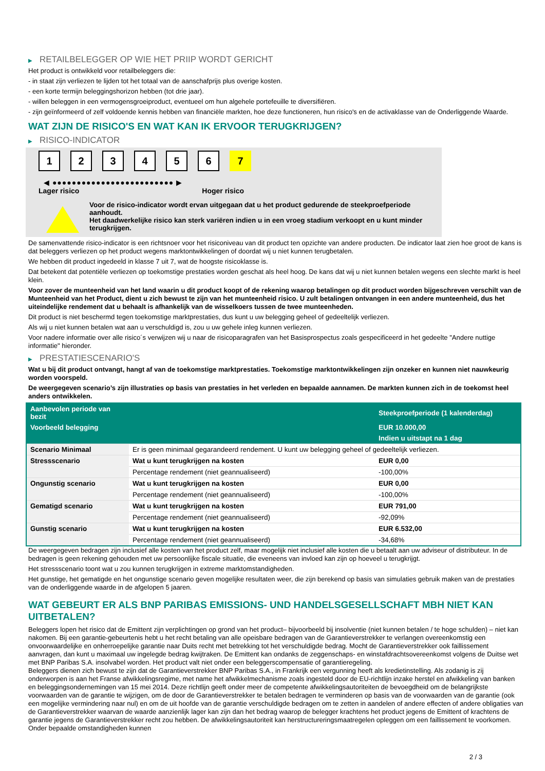▶ RETAILBELEGGER OP WIE HET PRIIP WORDT GERICHT
Het product is ontwikkeld voor retailbeleggers die:
- in staat zijn verliezen te lijden tot het totaal van de aanschafprijs plus overige kosten.
- een korte termijn beleggingshorizon hebben (tot drie jaar).
- willen beleggen in een vermogensgroeiproduct, eventueel om hun algehele portefeuille te diversifiëren.
- zijn geïnformeerd of zelf voldoende kennis hebben van financiële markten, hoe deze functioneren, hun risico's en de activaklasse van de Onderliggende Waarde.
WAT ZIJN DE RISICO'S EN WAT KAN IK ERVOOR TERUGKRIJGEN?
▶ RISICO-INDICATOR
1 2 3 4 5 6 7
◀ ●●●●●●●●●●●●●●●●●●●●●●●●● ▶
Lager risico Hoger risico
Voor de risico-indicator wordt ervan uitgegaan dat u het product gedurende de steekproefperiode aanhoudt.
Het daadwerkelijke risico kan sterk variëren indien u in een vroeg stadium verkoopt en u kunt minder terugkrijgen.
De samenvattende risico-indicator is een richtsnoer voor het risiconiveau van dit product ten opzichte van andere producten. De indicator laat zien hoe groot de kans is dat beleggers verliezen op het product wegens marktontwikkelingen of doordat wij u niet kunnen terugbetalen.
We hebben dit product ingedeeld in klasse 7 uit 7, wat de hoogste risicoklasse is.
Dat betekent dat potentiële verliezen op toekomstige prestaties worden geschat als heel hoog. De kans dat wij u niet kunnen betalen wegens een slechte markt is heel klein.
Voor zover de munteenheid van het land waarin u dit product koopt of de rekening waarop betalingen op dit product worden bijgeschreven verschilt van de Munteenheid van het Product, dient u zich bewust te zijn van het munteenheid risico. U zult betalingen ontvangen in een andere munteenheid, dus het uiteindelijke rendement dat u behaalt is afhankelijk van de wisselkoers tussen de twee munteenheden.
Dit product is niet beschermd tegen toekomstige marktprestaties, dus kunt u uw belegging geheel of gedeeltelijk verliezen.
Als wij u niet kunnen betalen wat aan u verschuldigd is, zou u uw gehele inleg kunnen verliezen.
Voor nadere informatie over alle risico´s verwijzen wij u naar de risicoparagrafen van het Basisprospectus zoals gespecificeerd in het gedeelte "Andere nuttige informatie" hieronder.
▶ PRESTATIESCENARIO'S
Wat u bij dit product ontvangt, hangt af van de toekomstige marktprestaties. Toekomstige marktontwikkelingen zijn onzeker en kunnen niet nauwkeurig worden voorspeld.
De weergegeven scenario’s zijn illustraties op basis van prestaties in het verleden en bepaalde aannamen. De markten kunnen zich in de toekomst heel anders ontwikkelen.
| Aanbevolen periode van bezit | | Steekproefperiode (1 kalenderdag) |
| --- | --- | --- |
| Voorbeeld belegging | | EUR 10.000,00 |
| | | Indien u uitstapt na 1 dag |
| Scenario Minimaal | Er is geen minimaal gegarandeerd rendement. U kunt uw belegging geheel of gedeeltelijk verliezen. | |
| Stressscenario | Wat u kunt terugkrijgen na kosten | EUR 0,00 |
| | Percentage rendement (niet geannualiseerd) | -100,00% |
| Ongunstig scenario | Wat u kunt terugkrijgen na kosten | EUR 0,00 |
| | Percentage rendement (niet geannualiseerd) | -100,00% |
| Gematigd scenario | Wat u kunt terugkrijgen na kosten | EUR 791,00 |
| | Percentage rendement (niet geannualiseerd) | -92,09% |
| Gunstig scenario | Wat u kunt terugkrijgen na kosten | EUR 6.532,00 |
| | Percentage rendement (niet geannualiseerd) | -34,68% |
De weergegeven bedragen zijn inclusief alle kosten van het product zelf, maar mogelijk niet inclusief alle kosten die u betaalt aan uw adviseur of distributeur. In de bedragen is geen rekening gehouden met uw persoonlijke fiscale situatie, die eveneens van invloed kan zijn op hoeveel u terugkrijgt.
Het stressscenario toont wat u zou kunnen terugkrijgen in extreme marktomstandigheden.
Het gunstige, het gematigde en het ongunstige scenario geven mogelijke resultaten weer, die zijn berekend op basis van simulaties gebruik maken van de prestaties van de onderliggende waarde in de afgelopen 5 jaaren.
WAT GEBEURT ER ALS BNP PARIBAS EMISSIONS- UND HANDELSGESELLSCHAFT MBH NIET KAN UITBETALEN?
Beleggers lopen het risico dat de Emittent zijn verplichtingen op grond van het product– bijvoorbeeld bij insolventie (niet kunnen betalen / te hoge schulden) – niet kan nakomen. Bij een garantie-gebeurtenis hebt u het recht betaling van alle opeisbare bedragen van de Garantieverstrekker te verlangen overeenkomstig een onvoorwaardelijke en onherroepelijke garantie naar Duits recht met betrekking tot het verschuldigde bedrag. Mocht de Garantieverstrekker ook faillissement aanvragen, dan kunt u maximaal uw ingelegde bedrag kwijtraken. De Emittent kan ondanks de zeggenschaps- en winstafdrachtsovereenkomst volgens de Duitse wet met BNP Paribas S.A. insolvabel worden. Het product valt niet onder een beleggerscompensatie of garantieregeling.
Beleggers dienen zich bewust te zijn dat de Garantieverstrekker BNP Paribas S.A., in Frankrijk een vergunning heeft als kredietinstelling. Als zodanig is zij onderworpen is aan het Franse afwikkelingsregime, met name het afwikkelmechanisme zoals ingesteld door de EU-richtlijn inzake herstel en afwikkeling van banken en beleggingsondernemingen van 15 mei 2014. Deze richtlijn geeft onder meer de competente afwikkelingsautoriteiten de bevoegdheid om de belangrijkste voorwaarden van de garantie te wijzigen, om de door de Garantieverstrekker te betalen bedragen te verminderen op basis van de voorwaarden van de garantie (ook een mogelijke vermindering naar nul) en om de uit hoofde van de garantie verschuldigde bedragen om te zetten in aandelen of andere effecten of andere obligaties van de Garantieverstrekker waarvan de waarde aanzienlijk lager kan zijn dan het bedrag waarop de belegger krachtens het product jegens de Emittent of krachtens de garantie jegens de Garantieverstrekker recht zou hebben. De afwikkelingsautoriteit kan herstructureringsmaatregelen opleggen om een faillissement te voorkomen. Onder bepaalde omstandigheden kunnen
2 / 3